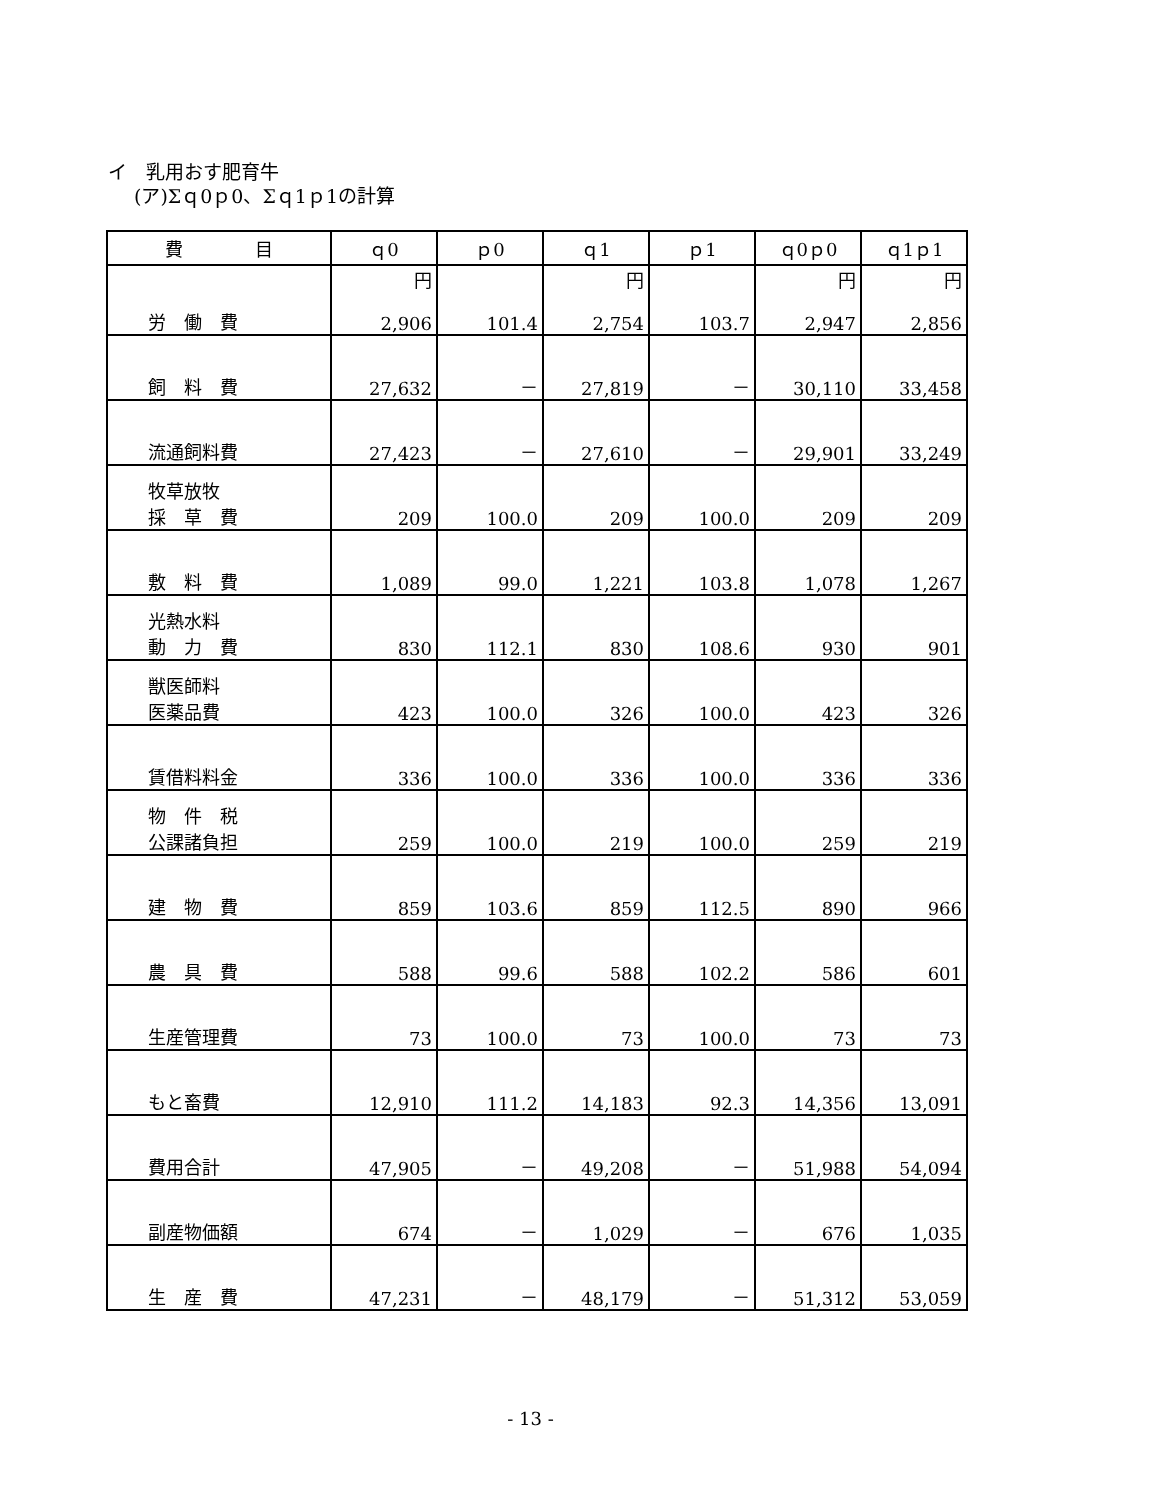イ　乳用おす肥育牛
(ア)Σｑ0ｐ0、Σｑ1ｐ1の計算
| 費 目 | ｑ0 | ｐ0 | ｑ1 | ｐ1 | ｑ0ｐ0 | ｑ1ｐ1 |
| --- | --- | --- | --- | --- | --- | --- |
| 労 働 費 | 円 2,906 | 101.4 | 円 2,754 | 103.7 | 円 2,947 | 円 2,856 |
| 飼 料 費 | 27,632 | － | 27,819 | － | 30,110 | 33,458 |
| 流通飼料費 | 27,423 | － | 27,610 | － | 29,901 | 33,249 |
| 牧草放牧 採 草 費 | 209 | 100.0 | 209 | 100.0 | 209 | 209 |
| 敷 料 費 | 1,089 | 99.0 | 1,221 | 103.8 | 1,078 | 1,267 |
| 光熱水料 動 力 費 | 830 | 112.1 | 830 | 108.6 | 930 | 901 |
| 獣医師料 医薬品費 | 423 | 100.0 | 326 | 100.0 | 423 | 326 |
| 賃借料料金 | 336 | 100.0 | 336 | 100.0 | 336 | 336 |
| 物 件 税 公課諸負担 | 259 | 100.0 | 219 | 100.0 | 259 | 219 |
| 建 物 費 | 859 | 103.6 | 859 | 112.5 | 890 | 966 |
| 農 具 費 | 588 | 99.6 | 588 | 102.2 | 586 | 601 |
| 生産管理費 | 73 | 100.0 | 73 | 100.0 | 73 | 73 |
| もと畜費 | 12,910 | 111.2 | 14,183 | 92.3 | 14,356 | 13,091 |
| 費用合計 | 47,905 | － | 49,208 | － | 51,988 | 54,094 |
| 副産物価額 | 674 | － | 1,029 | － | 676 | 1,035 |
| 生 産 費 | 47,231 | － | 48,179 | － | 51,312 | 53,059 |
- 13 -